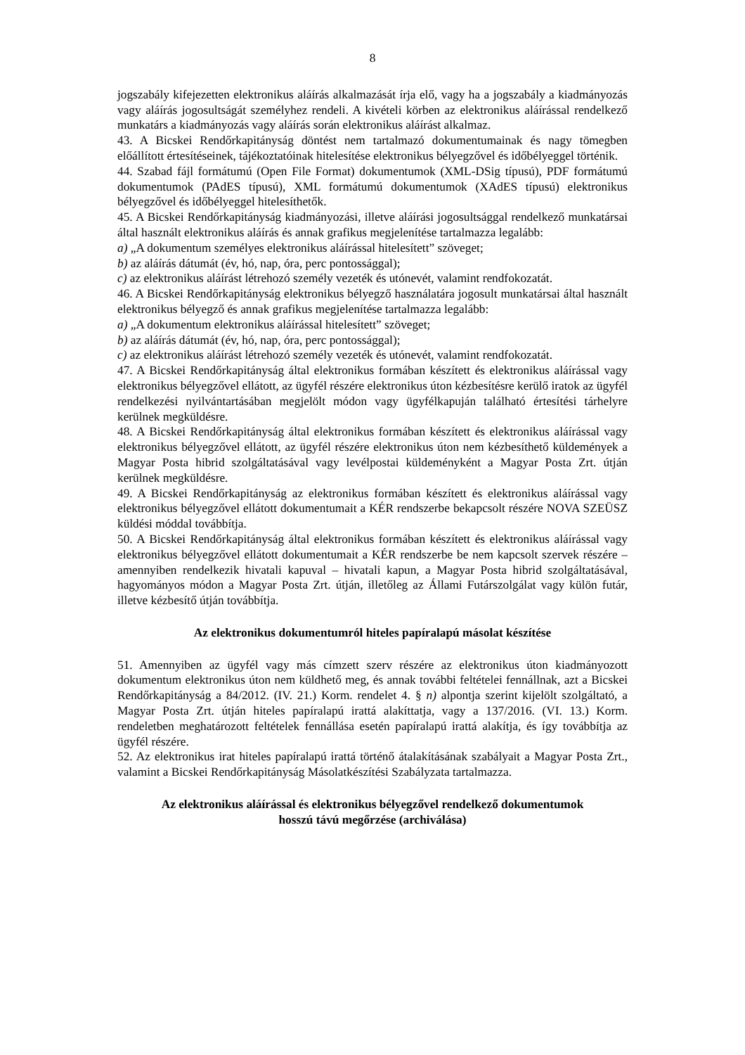8
jogszabály kifejezetten elektronikus aláírás alkalmazását írja elő, vagy ha a jogszabály a kiadmányozás vagy aláírás jogosultságát személyhez rendeli. A kivételi körben az elektronikus aláírással rendelkező munkatárs a kiadmányozás vagy aláírás során elektronikus aláírást alkalmaz.
43. A Bicskei Rendőrkapitányság döntést nem tartalmazó dokumentumainak és nagy tömegben előállított értesítéseinek, tájékoztatóinak hitelesítése elektronikus bélyegzővel és időbélyeggel történik.
44. Szabad fájl formátumú (Open File Format) dokumentumok (XML-DSig típusú), PDF formátumú dokumentumok (PAdES típusú), XML formátumú dokumentumok (XAdES típusú) elektronikus bélyegzővel és időbélyeggel hitelesíthetők.
45. A Bicskei Rendőrkapitányság kiadmányozási, illetve aláírási jogosultsággal rendelkező munkatársai által használt elektronikus aláírás és annak grafikus megjelenítése tartalmazza legalább:
a) „A dokumentum személyes elektronikus aláírással hitelesített” szöveget;
b) az aláírás dátumát (év, hó, nap, óra, perc pontossággal);
c) az elektronikus aláírást létrehozó személy vezeték és utónevét, valamint rendfokozatát.
46. A Bicskei Rendőrkapitányság elektronikus bélyegző használatára jogosult munkatársai által használt elektronikus bélyegző és annak grafikus megjelenítése tartalmazza legalább:
a) „A dokumentum elektronikus aláírással hitelesített” szöveget;
b) az aláírás dátumát (év, hó, nap, óra, perc pontossággal);
c) az elektronikus aláírást létrehozó személy vezeték és utónevét, valamint rendfokozatát.
47. A Bicskei Rendőrkapitányság által elektronikus formában készített és elektronikus aláírással vagy elektronikus bélyegzővel ellátott, az ügyfél részére elektronikus úton kézbesítésre kerülő iratok az ügyfél rendelkezési nyilvántartásában megjelölt módon vagy ügyfélkapuján található értesítési tárhelyre kerülnek megküldésre.
48. A Bicskei Rendőrkapitányság által elektronikus formában készített és elektronikus aláírással vagy elektronikus bélyegzővel ellátott, az ügyfél részére elektronikus úton nem kézbesíthető küldemények a Magyar Posta hibrid szolgáltatásával vagy levélpostai küldeményként a Magyar Posta Zrt. útján kerülnek megküldésre.
49. A Bicskei Rendőrkapitányság az elektronikus formában készített és elektronikus aláírással vagy elektronikus bélyegzővel ellátott dokumentumait a KÉR rendszerbe bekapcsolt részére NOVA SZEÜSZ küldési móddal továbbítja.
50. A Bicskei Rendőrkapitányság által elektronikus formában készített és elektronikus aláírással vagy elektronikus bélyegzővel ellátott dokumentumait a KÉR rendszerbe be nem kapcsolt szervek részére – amennyiben rendelkezik hivatali kapuval – hivatali kapun, a Magyar Posta hibrid szolgáltatásával, hagyományos módon a Magyar Posta Zrt. útján, illetőleg az Állami Futárszolgálat vagy külön futár, illetve kézbesítő útján továbbítja.
Az elektronikus dokumentumról hiteles papíralapú másolat készítése
51. Amennyiben az ügyfél vagy más címzett szerv részére az elektronikus úton kiadmányozott dokumentum elektronikus úton nem küldhető meg, és annak további feltételei fennállnak, azt a Bicskei Rendőrkapitányság a 84/2012. (IV. 21.) Korm. rendelet 4. § n) alpontja szerint kijelölt szolgáltató, a Magyar Posta Zrt. útján hiteles papíralapú irattá alakíttatja, vagy a 137/2016. (VI. 13.) Korm. rendeletben meghatározott feltételek fennállása esetén papíralapú irattá alakítja, és így továbbítja az ügyfél részére.
52. Az elektronikus irat hiteles papíralapú irattá történő átalakításának szabályait a Magyar Posta Zrt., valamint a Bicskei Rendőrkapitányság Másolatkészítési Szabályzata tartalmazza.
Az elektronikus aláírással és elektronikus bélyegzővel rendelkező dokumentumok
hosszú távú megőrzése (archiválása)